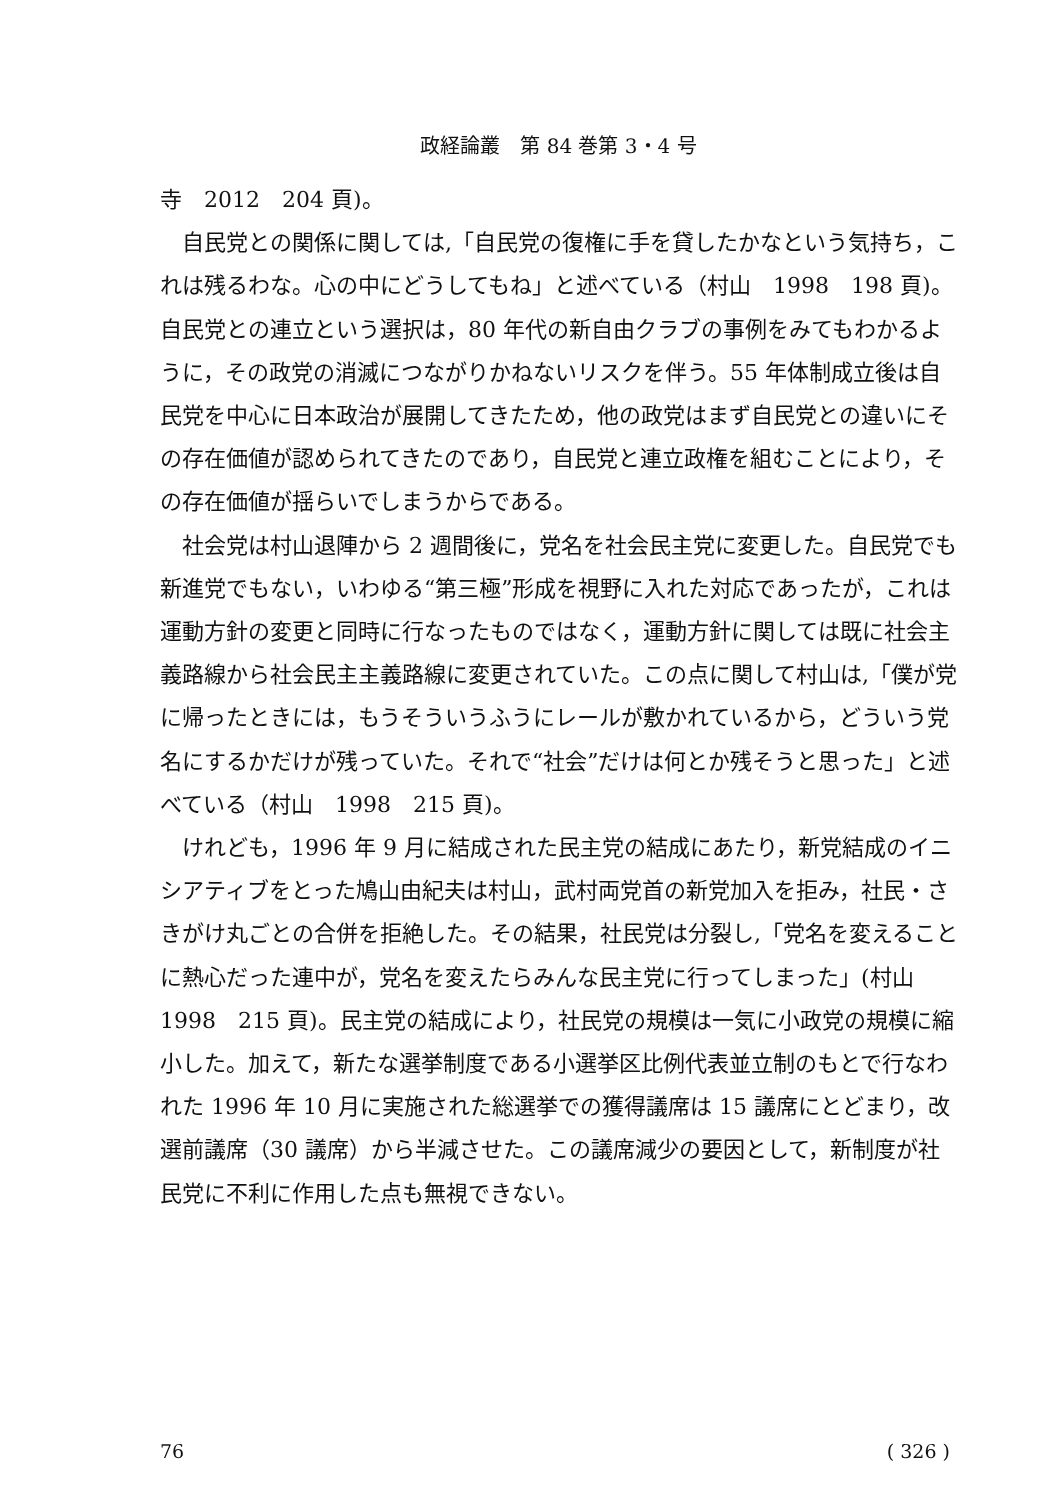政経論叢　第 84 巻第 3・4 号
寺　2012　204 頁)。
自民党との関係に関しては,「自民党の復権に手を貸したかなという気持ち，これは残るわな。心の中にどうしてもね」と述べている（村山　1998　198 頁)。自民党との連立という選択は，80 年代の新自由クラブの事例をみてもわかるように，その政党の消滅につながりかねないリスクを伴う。55 年体制成立後は自民党を中心に日本政治が展開してきたため，他の政党はまず自民党との違いにその存在価値が認められてきたのであり，自民党と連立政権を組むことにより，その存在価値が揺らいでしまうからである。
社会党は村山退陣から 2 週間後に，党名を社会民主党に変更した。自民党でも新進党でもない，いわゆる“第三極”形成を視野に入れた対応であったが，これは運動方針の変更と同時に行なったものではなく，運動方針に関しては既に社会主義路線から社会民主主義路線に変更されていた。この点に関して村山は,「僕が党に帰ったときには，もうそういうふうにレールが敷かれているから，どういう党名にするかだけが残っていた。それで“社会”だけは何とか残そうと思った」と述べている（村山　1998　215 頁)。
けれども，1996 年 9 月に結成された民主党の結成にあたり，新党結成のイニシアティブをとった鳩山由紀夫は村山，武村両党首の新党加入を拒み，社民・さきがけ丸ごとの合併を拒絶した。その結果，社民党は分裂し,「党名を変えることに熱心だった連中が，党名を変えたらみんな民主党に行ってしまった」(村山　1998　215 頁)。民主党の結成により，社民党の規模は一気に小政党の規模に縮小した。加えて，新たな選挙制度である小選挙区比例代表並立制のもとで行なわれた 1996 年 10 月に実施された総選挙での獲得議席は 15 議席にとどまり，改選前議席（30 議席）から半減させた。この議席減少の要因として，新制度が社民党に不利に作用した点も無視できない。
76 ( 326 )